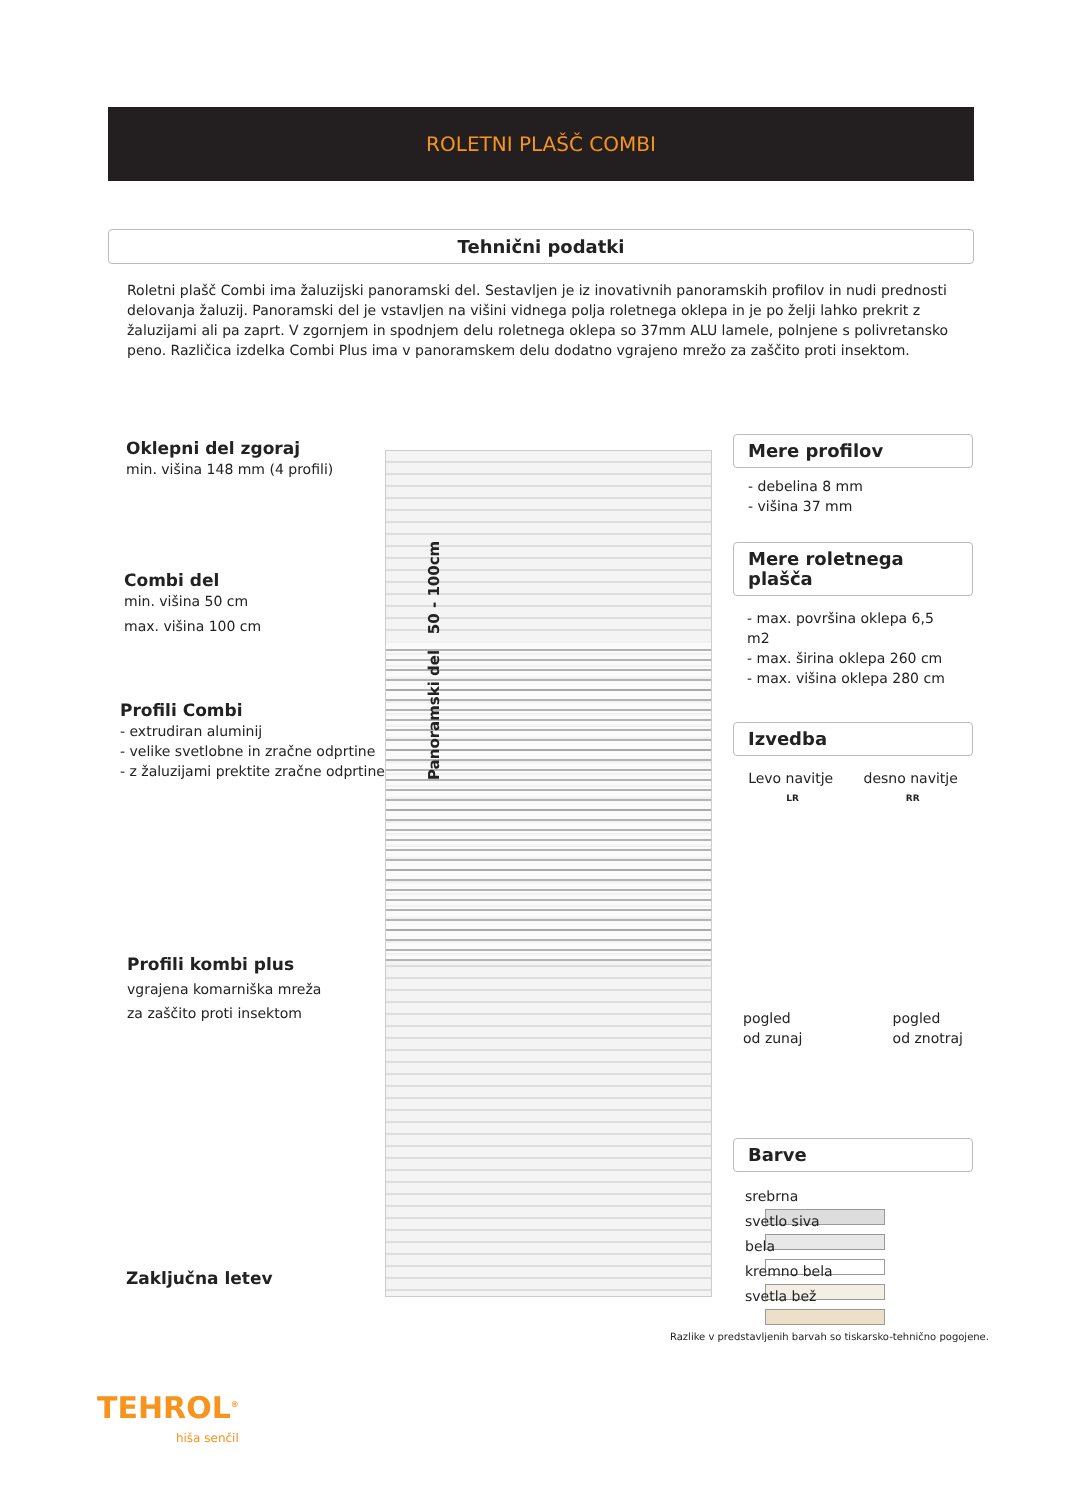ROLETNI PLAŠČ COMBI
Tehnični podatki
Roletni plašč Combi ima žaluzijski panoramski del. Sestavljen je iz inovativnih panoramskih profilov in nudi prednosti delovanja žaluzij. Panoramski del je vstavljen na višini vidnega polja roletnega oklepa in je po želji lahko prekrit z žaluzijami ali pa zaprt. V zgornjem in spodnjem delu roletnega oklepa so 37mm ALU lamele, polnjene s polivretansko peno. Različica izdelka Combi Plus ima v panoramskem delu dodatno vgrajeno mrežo za zaščito proti insektom.
Oklepni del zgoraj
min. višina 148 mm (4 profili)
Combi del
min. višina 50 cm
max. višina 100 cm
Profili Combi
- extrudiran aluminij
- velike svetlobne in zračne odprtine
- z žaluzijami prektite zračne odprtine
Profili kombi plus
vgrajena komarniška mreža
za zaščito proti insektom
Zaključna letev
Panoramski del 50 - 100cm
Mere profilov
- debelina 8 mm
- višina 37 mm
Mere roletnega plašča
- max. površina oklepa 6,5 m2
- max. širina oklepa 260 cm
- max. višina oklepa 280 cm
Izvedba
Levo navitje desno navitje
LR RR
pogled
od zunaj pogled
od znotraj
Barve
srebrna
svetlo siva
bela
kremno bela
svetla bež
Razlike v predstavljenih barvah so tiskarsko-tehnično pogojene.
TEHROL<sup>®</sup>
hiša senčil